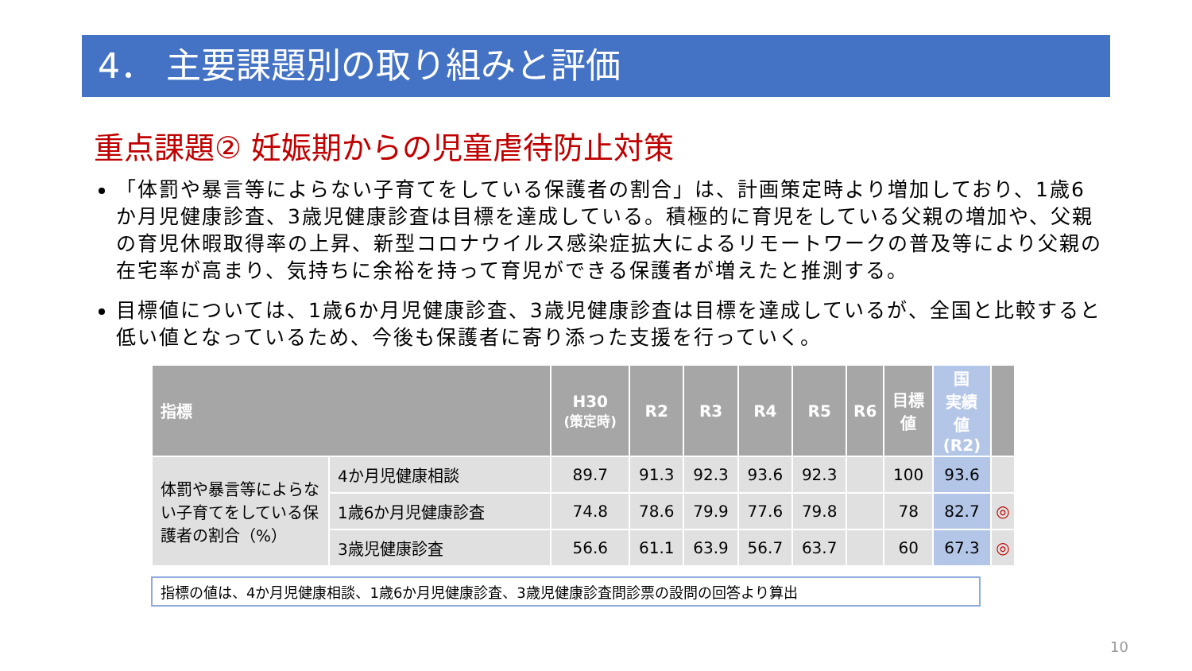4． 主要課題別の取り組みと評価
重点課題② 妊娠期からの児童虐待防止対策
「体罰や暴言等によらない子育てをしている保護者の割合」は、計画策定時より増加しており、1歳6か月児健康診査、3歳児健康診査は目標を達成している。積極的に育児をしている父親の増加や、父親の育児休暇取得率の上昇、新型コロナウイルス感染症拡大によるリモートワークの普及等により父親の在宅率が高まり、気持ちに余裕を持って育児ができる保護者が増えたと推測する。
目標値については、1歳6か月児健康診査、3歳児健康診査は目標を達成しているが、全国と比較すると低い値となっているため、今後も保護者に寄り添った支援を行っていく。
| 指標 | | H30 (策定時) | R2 | R3 | R4 | R5 | R6 | 目標 値 | 国 実績 値 (R2) | |
| --- | --- | --- | --- | --- | --- | --- | --- | --- | --- | --- |
| 体罰や暴言等によらない子育てをしている保護者の割合（%） | 4か月児健康相談 | 89.7 | 91.3 | 92.3 | 93.6 | 92.3 | | 100 | 93.6 | |
| | 1歳6か月児健康診査 | 74.8 | 78.6 | 79.9 | 77.6 | 79.8 | | 78 | 82.7 | ◎ |
| | 3歳児健康診査 | 56.6 | 61.1 | 63.9 | 56.7 | 63.7 | | 60 | 67.3 | ◎ |
指標の値は、4か月児健康相談、1歳6か月児健康診査、3歳児健康診査問診票の設問の回答より算出
10